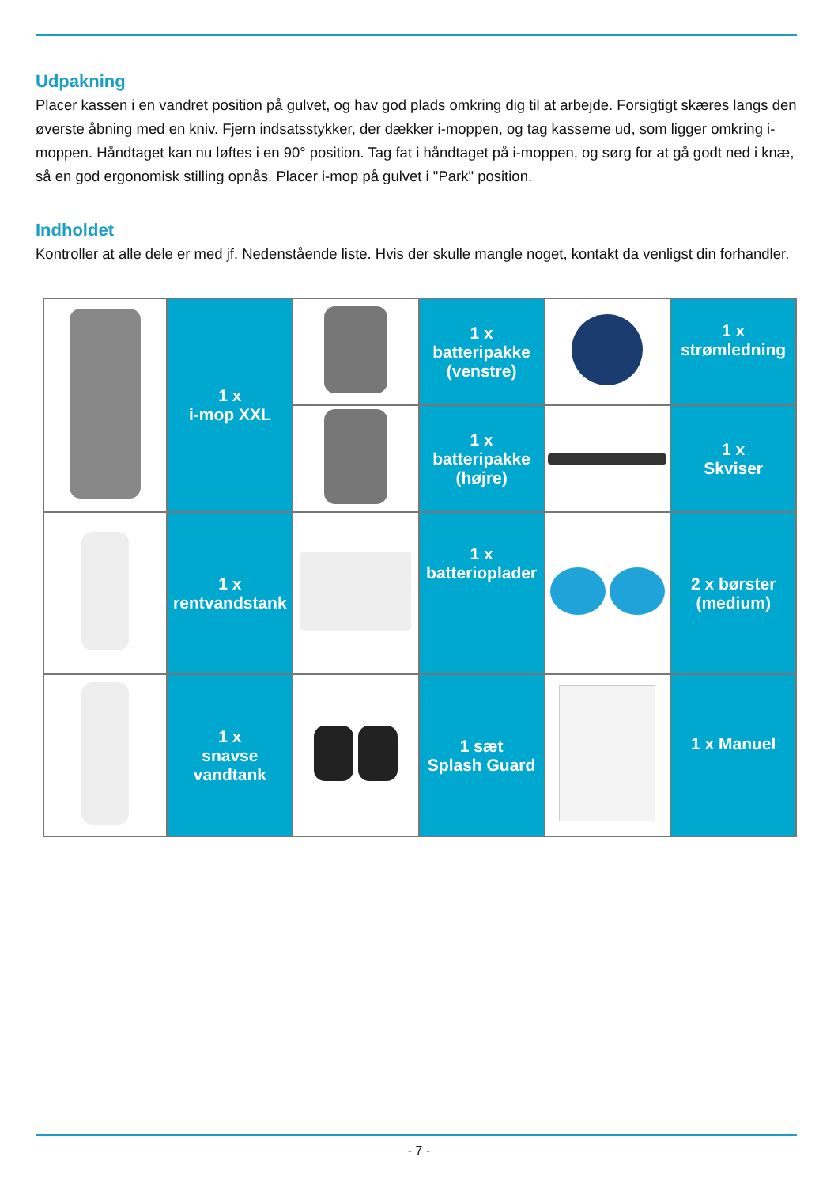Udpakning
Placer kassen i en vandret position på gulvet, og hav god plads omkring dig til at arbejde. Forsigtigt skæres langs den øverste åbning med en kniv. Fjern indsatsstykker, der dækker i-moppen, og tag kasserne ud, som ligger omkring i-moppen. Håndtaget kan nu løftes i en 90° position. Tag fat i håndtaget på i-moppen, og sørg for at gå godt ned i knæ, så en god ergonomisk stilling opnås. Placer i-mop på gulvet i "Park" position.
Indholdet
Kontroller at alle dele er med jf. Nedenstående liste. Hvis der skulle mangle noget, kontakt da venligst din forhandler.
| | 1 x i-mop XXL | | 1 x batteripakke (venstre) | | 1 x strømledning |
| | | | 1 x batteripakke (højre) | | 1 x Skviser |
| | 1 x rentvandstank | | 1 x batterioplader | | 2 x børster (medium) |
| | 1 x snavse vandtank | | 1 sæt Splash Guard | | 1 x Manuel |
- 7 -